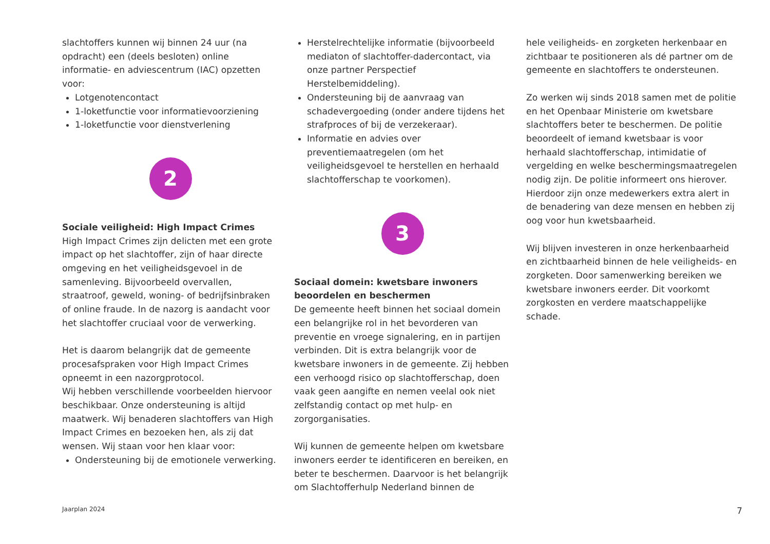slachtoffers kunnen wij binnen 24 uur (na opdracht) een (deels besloten) online informatie- en adviescentrum (IAC) opzetten voor:
Lotgenotencontact
1-loketfunctie voor informatievoorziening
1-loketfunctie voor dienstverlening
2
Sociale veiligheid: High Impact Crimes
High Impact Crimes zijn delicten met een grote impact op het slachtoffer, zijn of haar directe omgeving en het veiligheidsgevoel in de samenleving. Bijvoorbeeld overvallen, straatroof, geweld, woning- of bedrijfsinbraken of online fraude. In de nazorg is aandacht voor het slachtoffer cruciaal voor de verwerking.
Het is daarom belangrijk dat de gemeente procesafspraken voor High Impact Crimes opneemt in een nazorgprotocol.
Wij hebben verschillende voorbeelden hiervoor beschikbaar. Onze ondersteuning is altijd maatwerk. Wij benaderen slachtoffers van High Impact Crimes en bezoeken hen, als zij dat wensen. Wij staan voor hen klaar voor:
Ondersteuning bij de emotionele verwerking.
Herstelrechtelijke informatie (bijvoorbeeld mediaton of slachtoffer-dadercontact, via onze partner Perspectief Herstelbemiddeling).
Ondersteuning bij de aanvraag van schadevergoeding (onder andere tijdens het strafproces of bij de verzekeraar).
Informatie en advies over preventiemaatregelen (om het veiligheidsgevoel te herstellen en herhaald slachtofferschap te voorkomen).
3
Sociaal domein: kwetsbare inwoners beoordelen en beschermen
De gemeente heeft binnen het sociaal domein een belangrijke rol in het bevorderen van preventie en vroege signalering, en in partijen verbinden. Dit is extra belangrijk voor de kwetsbare inwoners in de gemeente. Zij hebben een verhoogd risico op slachtofferschap, doen vaak geen aangifte en nemen veelal ook niet zelfstandig contact op met hulp- en zorgorganisaties.
Wij kunnen de gemeente helpen om kwetsbare inwoners eerder te identificeren en bereiken, en beter te beschermen. Daarvoor is het belangrijk om Slachtofferhulp Nederland binnen de
hele veiligheids- en zorgketen herkenbaar en zichtbaar te positioneren als dé partner om de gemeente en slachtoffers te ondersteunen.
Zo werken wij sinds 2018 samen met de politie en het Openbaar Ministerie om kwetsbare slachtoffers beter te beschermen. De politie beoordeelt of iemand kwetsbaar is voor herhaald slachtofferschap, intimidatie of vergelding en welke beschermingsmaatregelen nodig zijn. De politie informeert ons hierover. Hierdoor zijn onze medewerkers extra alert in de benadering van deze mensen en hebben zij oog voor hun kwetsbaarheid.
Wij blijven investeren in onze herkenbaarheid en zichtbaarheid binnen de hele veiligheids- en zorgketen. Door samenwerking bereiken we kwetsbare inwoners eerder. Dit voorkomt zorgkosten en verdere maatschappelijke schade.
Jaarplan 2024 7